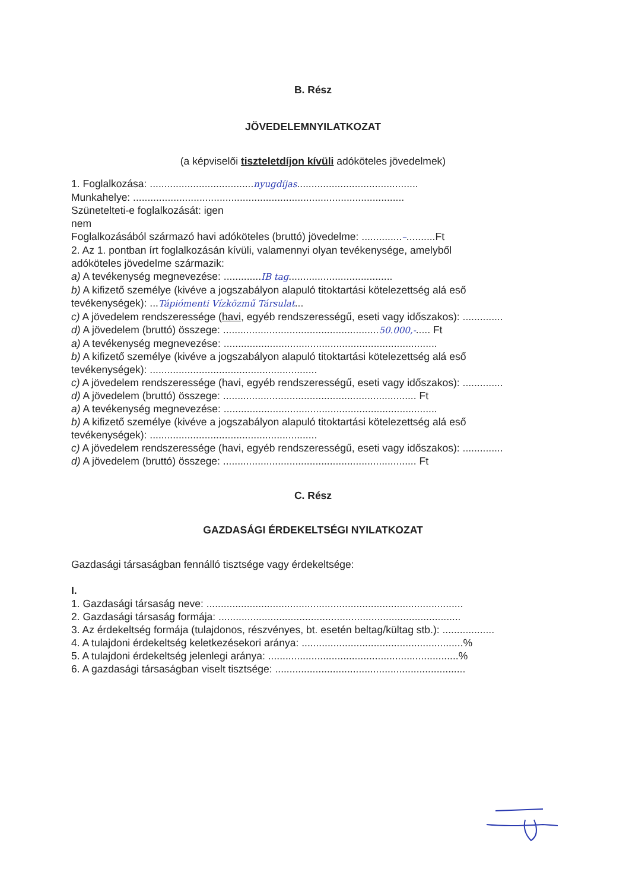B. Rész
JÖVEDELEMNYILATKOZAT
(a képviselői tiszteletdíjon kívüli adóköteles jövedelmek)
1. Foglalkozása: ....................................nyugdíjas..........................................
Munkahelye: ..............................................................................................
Szünetelteti-e foglalkozását: igen
nem
Foglalkozásából származó havi adóköteles (bruttó) jövedelme: ..............–..........Ft
2. Az 1. pontban írt foglalkozásán kívüli, valamennyi olyan tevékenysége, amelyből
adóköteles jövedelme származik:
a) A tevékenység megnevezése: .............IB tag....................................
b) A kifizető személye (kivéve a jogszabályon alapuló titoktartási kötelezettség alá eső
tevékenységek): ...Tápiómenti Vízközmű Társulat...
c) A jövedelem rendszeressége (havi, egyéb rendszerességű, eseti vagy időszakos): ..............
d) A jövedelem (bruttó) összege: ......................................................50.000,-..... Ft
a) A tevékenység megnevezése: ..........................................................................
b) A kifizető személye (kivéve a jogszabályon alapuló titoktartási kötelezettség alá eső
tevékenységek): ..........................................................
c) A jövedelem rendszeressége (havi, egyéb rendszerességű, eseti vagy időszakos): ..............
d) A jövedelem (bruttó) összege: ................................................................... Ft
a) A tevékenység megnevezése: ..........................................................................
b) A kifizető személye (kivéve a jogszabályon alapuló titoktartási kötelezettség alá eső
tevékenységek): ..........................................................
c) A jövedelem rendszeressége (havi, egyéb rendszerességű, eseti vagy időszakos): ..............
d) A jövedelem (bruttó) összege: ................................................................... Ft
C. Rész
GAZDASÁGI ÉRDEKELTSÉGI NYILATKOZAT
Gazdasági társaságban fennálló tisztsége vagy érdekeltsége:
I.
1. Gazdasági társaság neve: .........................................................................................
2. Gazdasági társaság formája: ....................................................................................
3. Az érdekeltség formája (tulajdonos, részvényes, bt. esetén beltag/kültag stb.): ..................
4. A tulajdoni érdekeltség keletkezésekori aránya: ........................................................%
5. A tulajdoni érdekeltség jelenlegi aránya: ..................................................................%
6. A gazdasági társaságban viselt tisztsége: ..................................................................